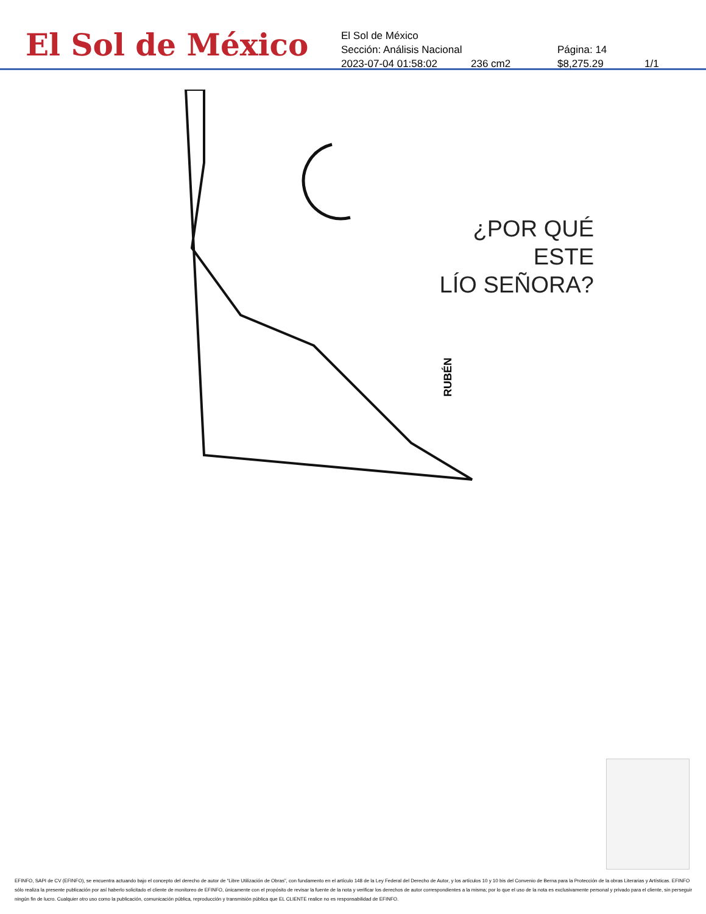El Sol de México
El Sol de México
Sección: Análisis Nacional Página: 14
2023-07-04 01:58:02 236 cm2 $8,275.29 1/1
¿POR QUÉ ESTE
LÍO SEÑORA?
RUBÉN
EFINFO, SAPI de CV (EFINFO), se encuentra actuando bajo el concepto del derecho de autor de “Libre Utilización de Obras”, con fundamento en el artículo 148 de la Ley Federal del Derecho de Autor, y los artículos 10 y 10 bis del Convenio de Berna para la Protección de la obras Literarias y Artísticas. EFINFO sólo realiza la presente publicación por así haberlo solicitado el cliente de monitoreo de EFINFO, únicamente con el propósito de revisar la fuente de la nota y verificar los derechos de autor correspondientes a la misma; por lo que el uso de la nota es exclusivamente personal y privado para el cliente, sin perseguir ningún fin de lucro. Cualquier otro uso como la publicación, comunicación pública, reproducción y transmisión pública que EL CLIENTE realice no es responsabilidad de EFINFO.